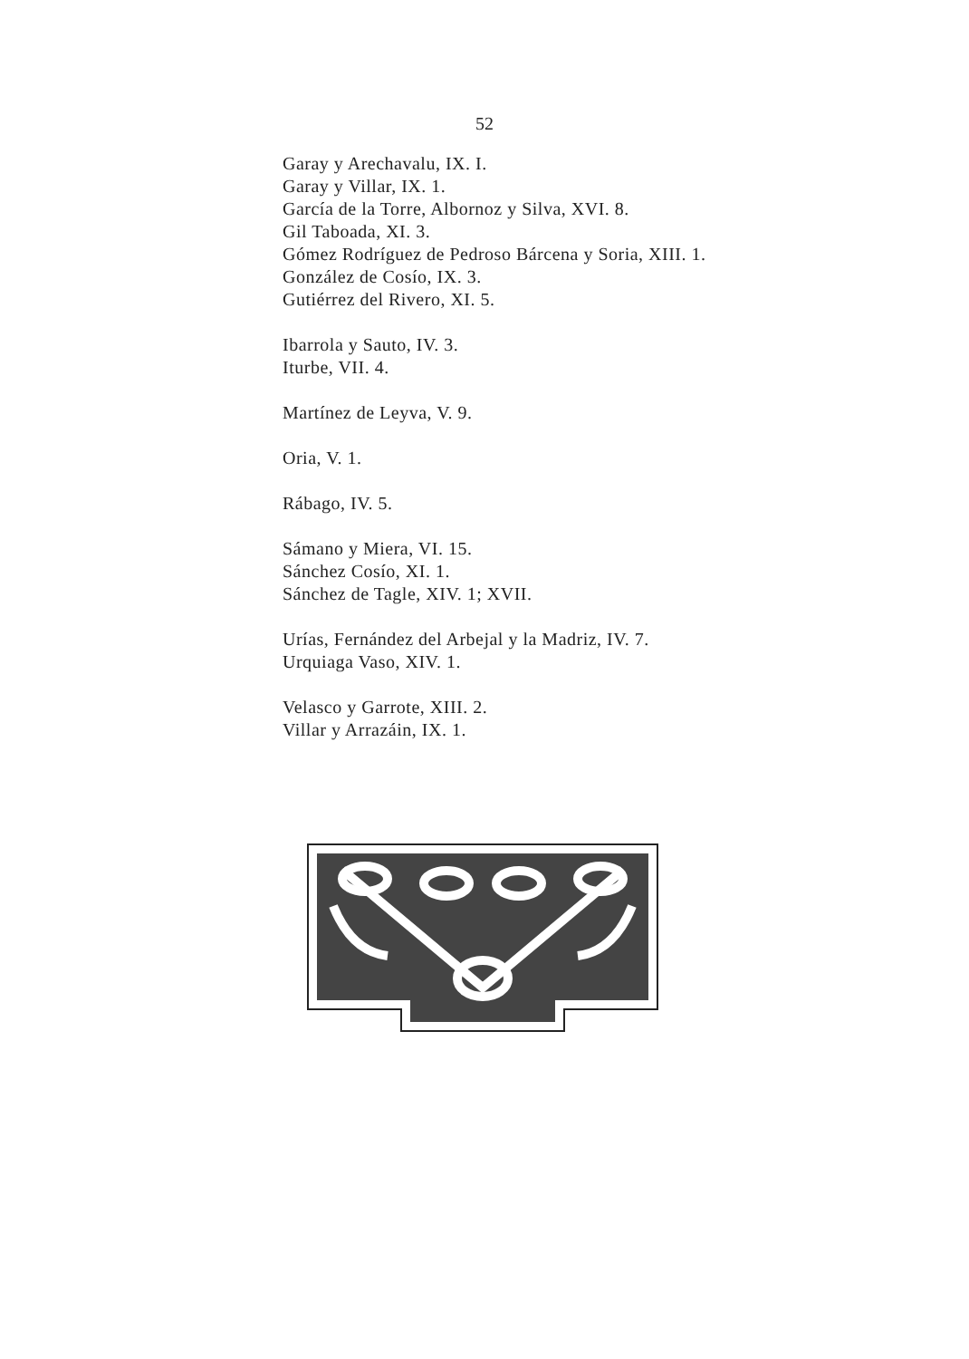52
Garay y Arechavalu, IX. I.
Garay y Villar, IX. 1.
García de la Torre, Albornoz y Silva, XVI. 8.
Gil Taboada, XI. 3.
Gómez Rodríguez de Pedroso Bárcena y Soria, XIII. 1.
González de Cosío, IX. 3.
Gutiérrez del Rivero, XI. 5.
Ibarrola y Sauto, IV. 3.
Iturbe, VII. 4.
Martínez de Leyva, V. 9.
Oria, V. 1.
Rábago, IV. 5.
Sámano y Miera, VI. 15.
Sánchez Cosío, XI. 1.
Sánchez de Tagle, XIV. 1; XVII.
Urías, Fernández del Arbejal y la Madriz, IV. 7.
Urquiaga Vaso, XIV. 1.
Velasco y Garrote, XIII. 2.
Villar y Arrazáin, IX. 1.